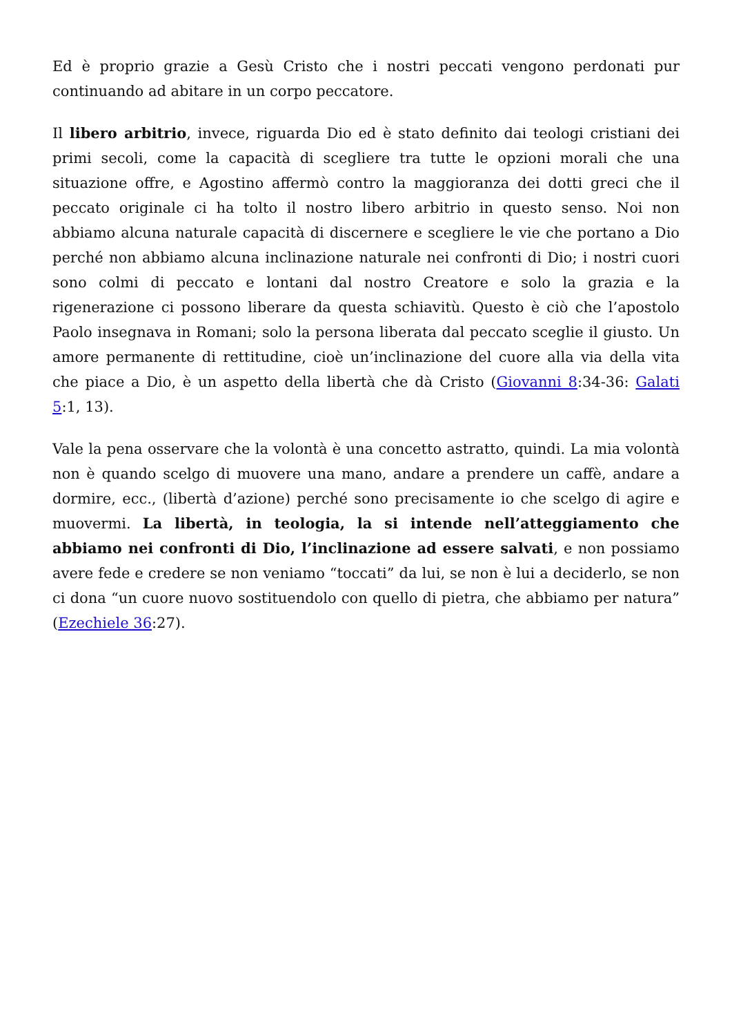Ed è proprio grazie a Gesù Cristo che i nostri peccati vengono perdonati pur continuando ad abitare in un corpo peccatore.
Il libero arbitrio, invece, riguarda Dio ed è stato definito dai teologi cristiani dei primi secoli, come la capacità di scegliere tra tutte le opzioni morali che una situazione offre, e Agostino affermò contro la maggioranza dei dotti greci che il peccato originale ci ha tolto il nostro libero arbitrio in questo senso. Noi non abbiamo alcuna naturale capacità di discernere e scegliere le vie che portano a Dio perché non abbiamo alcuna inclinazione naturale nei confronti di Dio; i nostri cuori sono colmi di peccato e lontani dal nostro Creatore e solo la grazia e la rigenerazione ci possono liberare da questa schiavitù. Questo è ciò che l’apostolo Paolo insegnava in Romani; solo la persona liberata dal peccato sceglie il giusto. Un amore permanente di rettitudine, cioè un’inclinazione del cuore alla via della vita che piace a Dio, è un aspetto della libertà che dà Cristo (Giovanni 8:34-36: Galati 5:1, 13).
Vale la pena osservare che la volontà è una concetto astratto, quindi. La mia volontà non è quando scelgo di muovere una mano, andare a prendere un caffè, andare a dormire, ecc., (libertà d’azione) perché sono precisamente io che scelgo di agire e muovermi. La libertà, in teologia, la si intende nell’atteggiamento che abbiamo nei confronti di Dio, l’inclinazione ad essere salvati, e non possiamo avere fede e credere se non veniamo “toccati” da lui, se non è lui a deciderlo, se non ci dona “un cuore nuovo sostituendolo con quello di pietra, che abbiamo per natura” (Ezechiele 36:27).